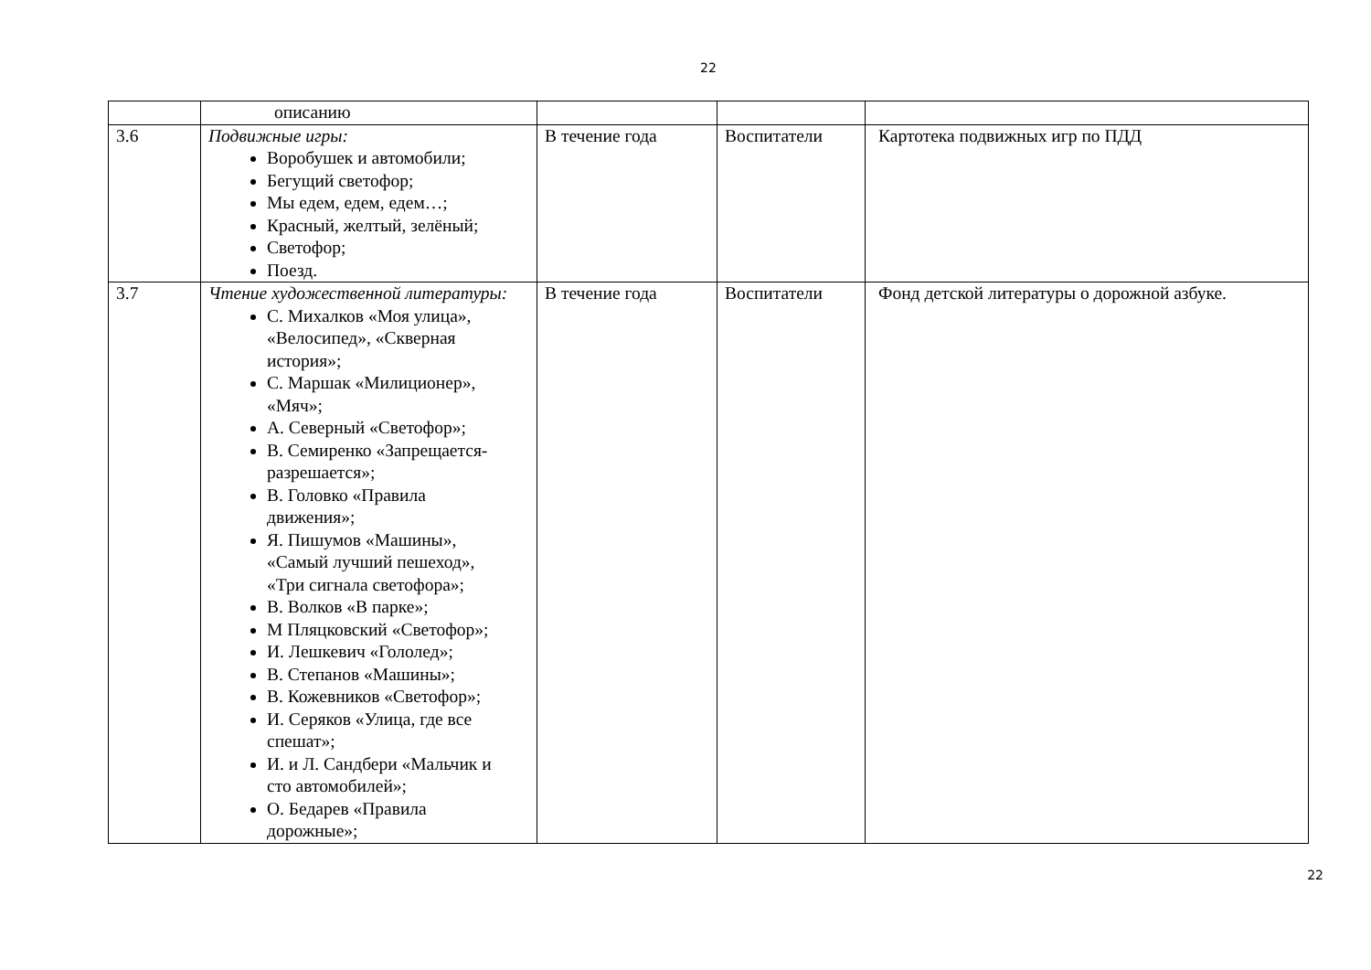22
| | описанию | | | |
| 3.6 | Подвижные игры: Воробушек и автомобили; Бегущий светофор; Мы едем, едем, едем…; Красный, желтый, зелёный; Светофор; Поезд. | В течение года | Воспитатели | Картотека подвижных игр по ПДД |
| 3.7 | Чтение художественной литературы: С. Михалков «Моя улица», «Велосипед», «Скверная история»; С. Маршак «Милиционер», «Мяч»; А. Северный «Светофор»; В. Семиренко «Запрещается-разрешается»; В. Головко «Правила движения»; Я. Пишумов «Машины», «Самый лучший пешеход», «Три сигнала светофора»; В. Волков «В парке»; М Пляцковский «Светофор»; И. Лешкевич «Гололед»; В. Степанов «Машины»; В. Кожевников «Светофор»; И. Серяков «Улица, где все спешат»; И. и Л. Сандбери «Мальчик и сто автомобилей»; О. Бедарев «Правила дорожные»; | В течение года | Воспитатели | Фонд детской литературы о дорожной азбуке. |
22